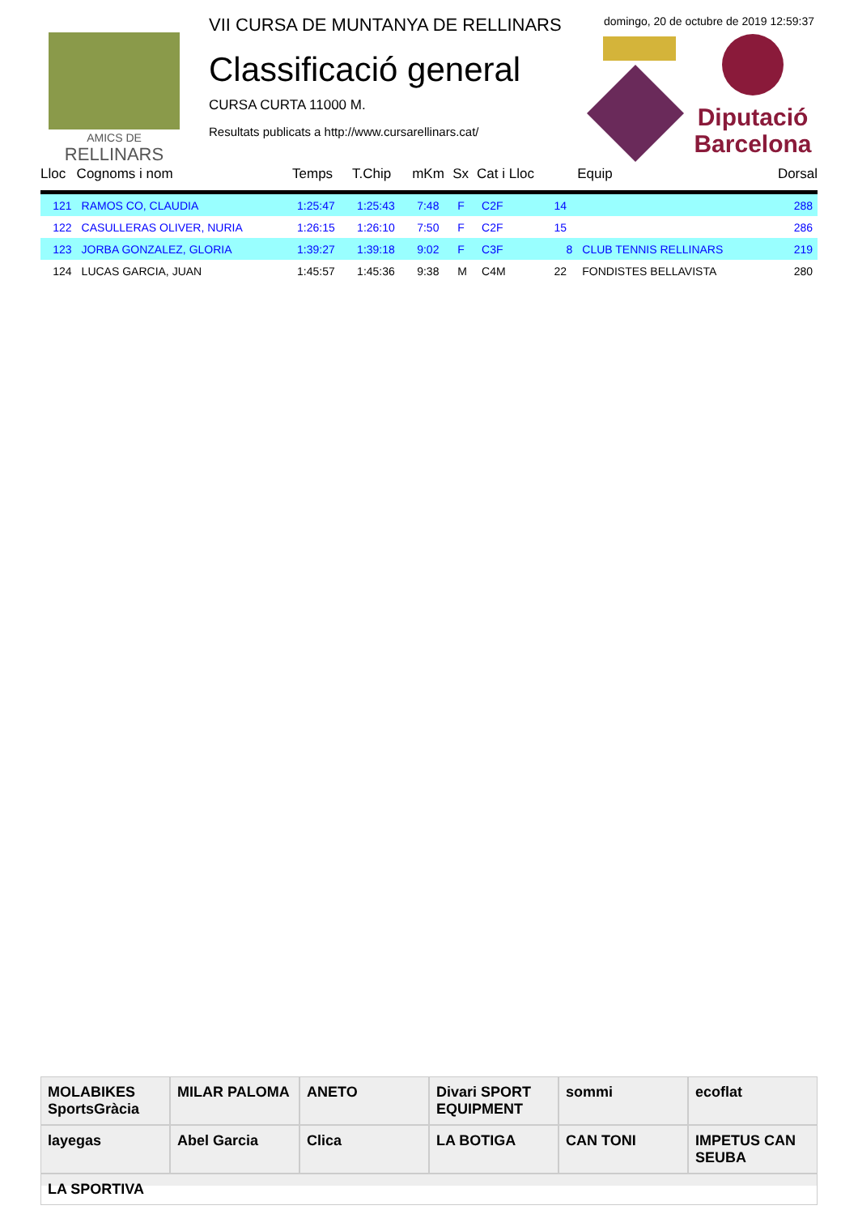AMICS DE
RELLINARS
VII CURSA DE MUNTANYA DE RELLINARS
domingo, 20 de octubre de 2019 12:59:37
Classificació general
CURSA CURTA 11000 M.
Resultats publicats a http://www.cursarellinars.cat/
Diputació
Barcelona
| Lloc | Cognoms i nom | Temps | T.Chip | mKm | Sx | Cat i Lloc | | Equip | Dorsal |
| --- | --- | --- | --- | --- | --- | --- | --- | --- | --- |
| 121 | RAMOS CO, CLAUDIA | 1:25:47 | 1:25:43 | 7:48 | F | C2F | 14 | | 288 |
| 122 | CASULLERAS OLIVER, NURIA | 1:26:15 | 1:26:10 | 7:50 | F | C2F | 15 | | 286 |
| 123 | JORBA GONZALEZ, GLORIA | 1:39:27 | 1:39:18 | 9:02 | F | C3F | 8 | CLUB TENNIS RELLINARS | 219 |
| 124 | LUCAS GARCIA, JUAN | 1:45:57 | 1:45:36 | 9:38 | M | C4M | 22 | FONDISTES BELLAVISTA | 280 |
MOLABIKES SportsGràcia
MILAR PALOMA
ANETO
Divari SPORT EQUIPMENT
sommi
ecoflat
layegas
Abel Garcia
Clica
LA BOTIGA
CAN TONI
IMPETUS CAN SEUBA
LA SPORTIVA